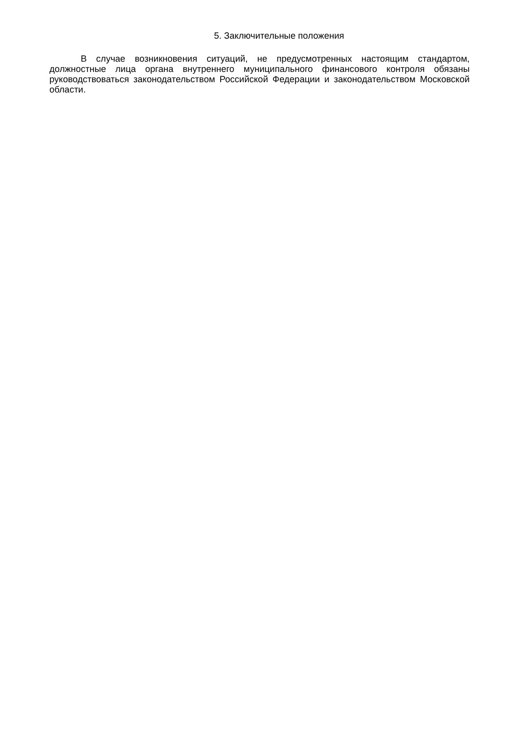5. Заключительные положения
В случае возникновения ситуаций, не предусмотренных настоящим стандартом, должностные лица органа внутреннего муниципального финансового контроля обязаны руководствоваться законодательством Российской Федерации и законодательством Московской области.